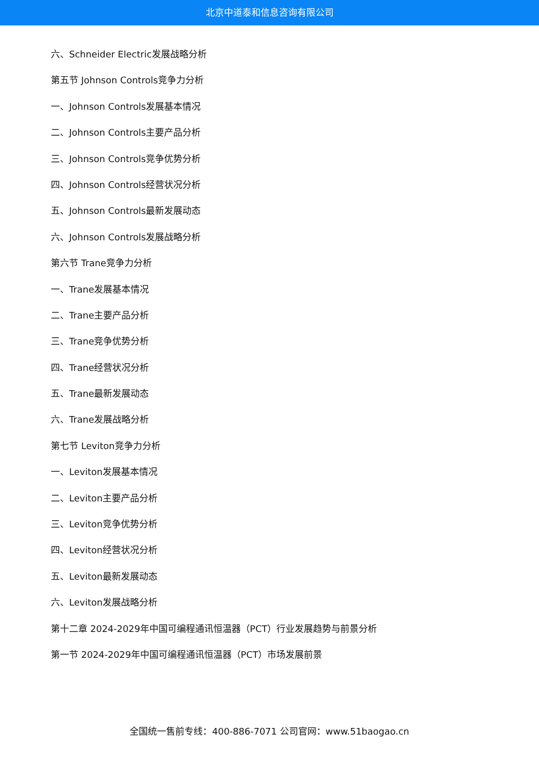北京中道泰和信息咨询有限公司
六、Schneider Electric发展战略分析
第五节 Johnson Controls竞争力分析
一、Johnson Controls发展基本情况
二、Johnson Controls主要产品分析
三、Johnson Controls竞争优势分析
四、Johnson Controls经营状况分析
五、Johnson Controls最新发展动态
六、Johnson Controls发展战略分析
第六节 Trane竞争力分析
一、Trane发展基本情况
二、Trane主要产品分析
三、Trane竞争优势分析
四、Trane经营状况分析
五、Trane最新发展动态
六、Trane发展战略分析
第七节 Leviton竞争力分析
一、Leviton发展基本情况
二、Leviton主要产品分析
三、Leviton竞争优势分析
四、Leviton经营状况分析
五、Leviton最新发展动态
六、Leviton发展战略分析
第十二章 2024-2029年中国可编程通讯恒温器（PCT）行业发展趋势与前景分析
第一节 2024-2029年中国可编程通讯恒温器（PCT）市场发展前景
全国统一售前专线：400-886-7071 公司官网：www.51baogao.cn